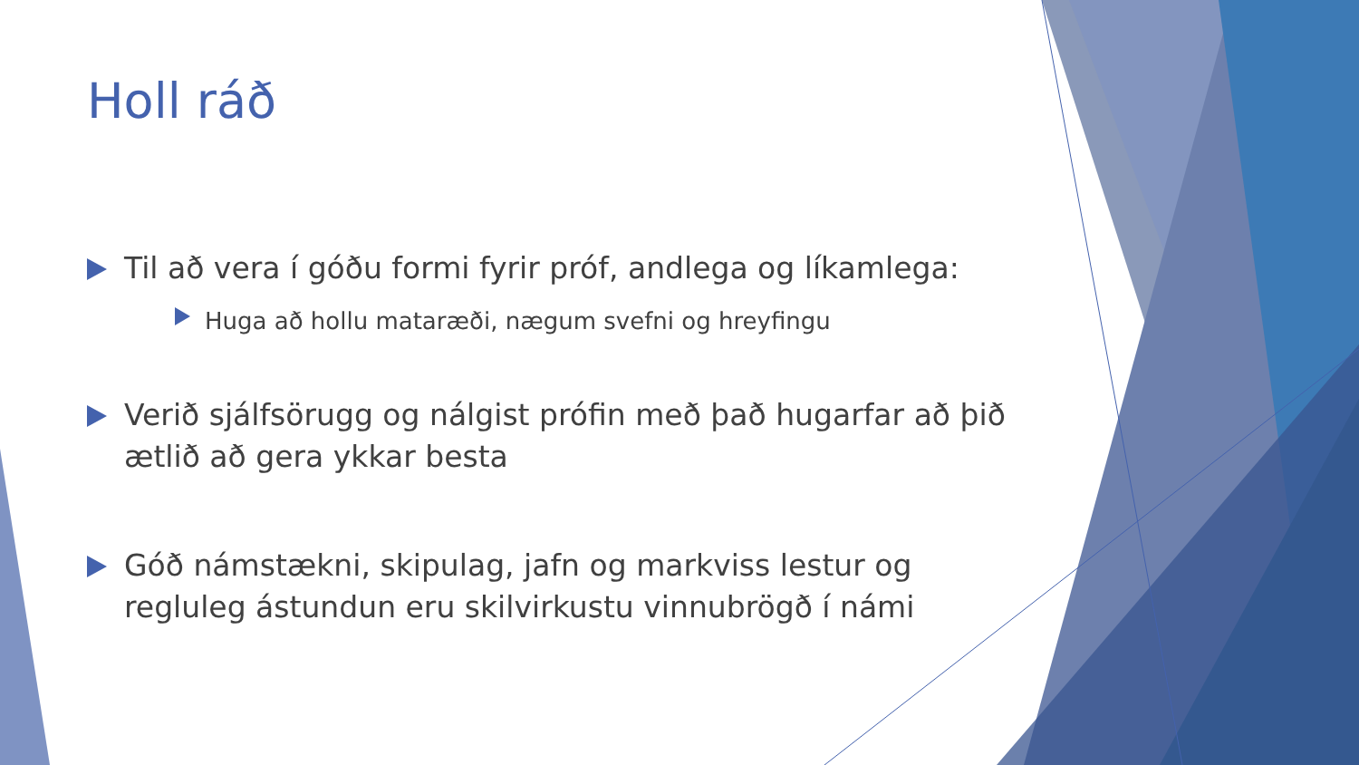Holl ráð
Til að vera í góðu formi fyrir próf, andlega og líkamlega:
Huga að hollu mataræði, nægum svefni og hreyfingu
Verið sjálfsörugg og nálgist prófin með það hugarfar að þið ætlið að gera ykkar besta
Góð námstækni, skipulag, jafn og markviss lestur og regluleg ástundun eru skilvirkustu vinnubrögð í námi